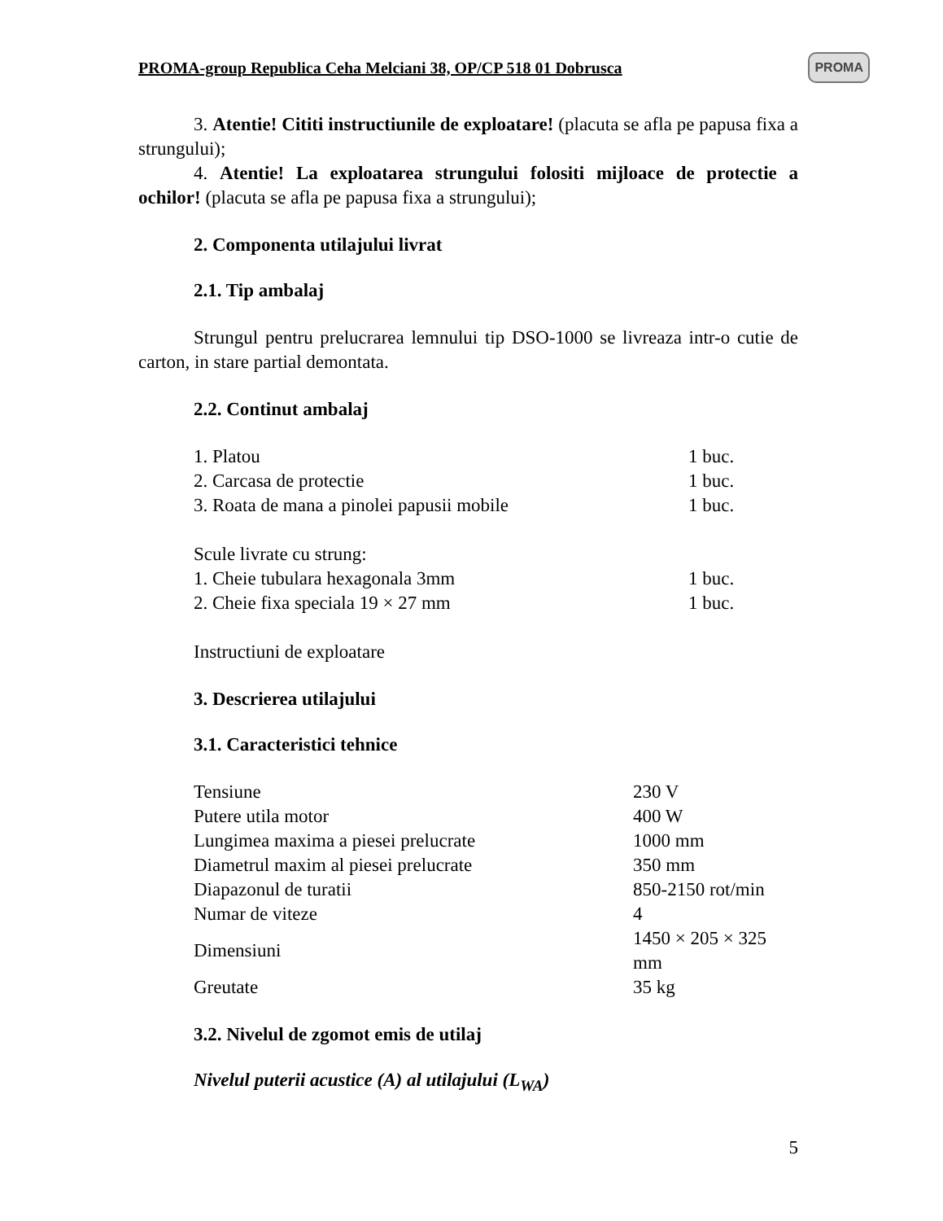PROMA-group Republica Ceha Melciani 38, OP/CP 518 01 Dobrusca PROMA
3. Atentie! Cititi instructiunile de exploatare! (placuta se afla pe papusa fixa a strungului);
4. Atentie! La exploatarea strungului folositi mijloace de protectie a ochilor! (placuta se afla pe papusa fixa a strungului);
2. Componenta utilajului livrat
2.1. Tip ambalaj
Strungul pentru prelucrarea lemnului tip DSO-1000 se livreaza intr-o cutie de carton, in stare partial demontata.
2.2. Continut ambalaj
| 1. Platou | 1 buc. |
| 2. Carcasa de protectie | 1 buc. |
| 3. Roata de mana a pinolei papusii mobile | 1 buc. |
| Scule livrate cu strung: | |
| 1. Cheie tubulara hexagonala 3mm | 1 buc. |
| 2. Cheie fixa speciala 19 × 27 mm | 1 buc. |
| Instructiuni de exploatare | |
3. Descrierea utilajului
3.1. Caracteristici tehnice
| Tensiune | 230 V |
| Putere utila motor | 400 W |
| Lungimea maxima a piesei prelucrate | 1000 mm |
| Diametrul maxim al piesei prelucrate | 350 mm |
| Diapazonul de turatii | 850-2150 rot/min |
| Numar de viteze | 4 |
| Dimensiuni | 1450 × 205 × 325 mm |
| Greutate | 35 kg |
3.2. Nivelul de zgomot emis de utilaj
Nivelul puterii acustice (A) al utilajului (L<sub>WA</sub>)
5